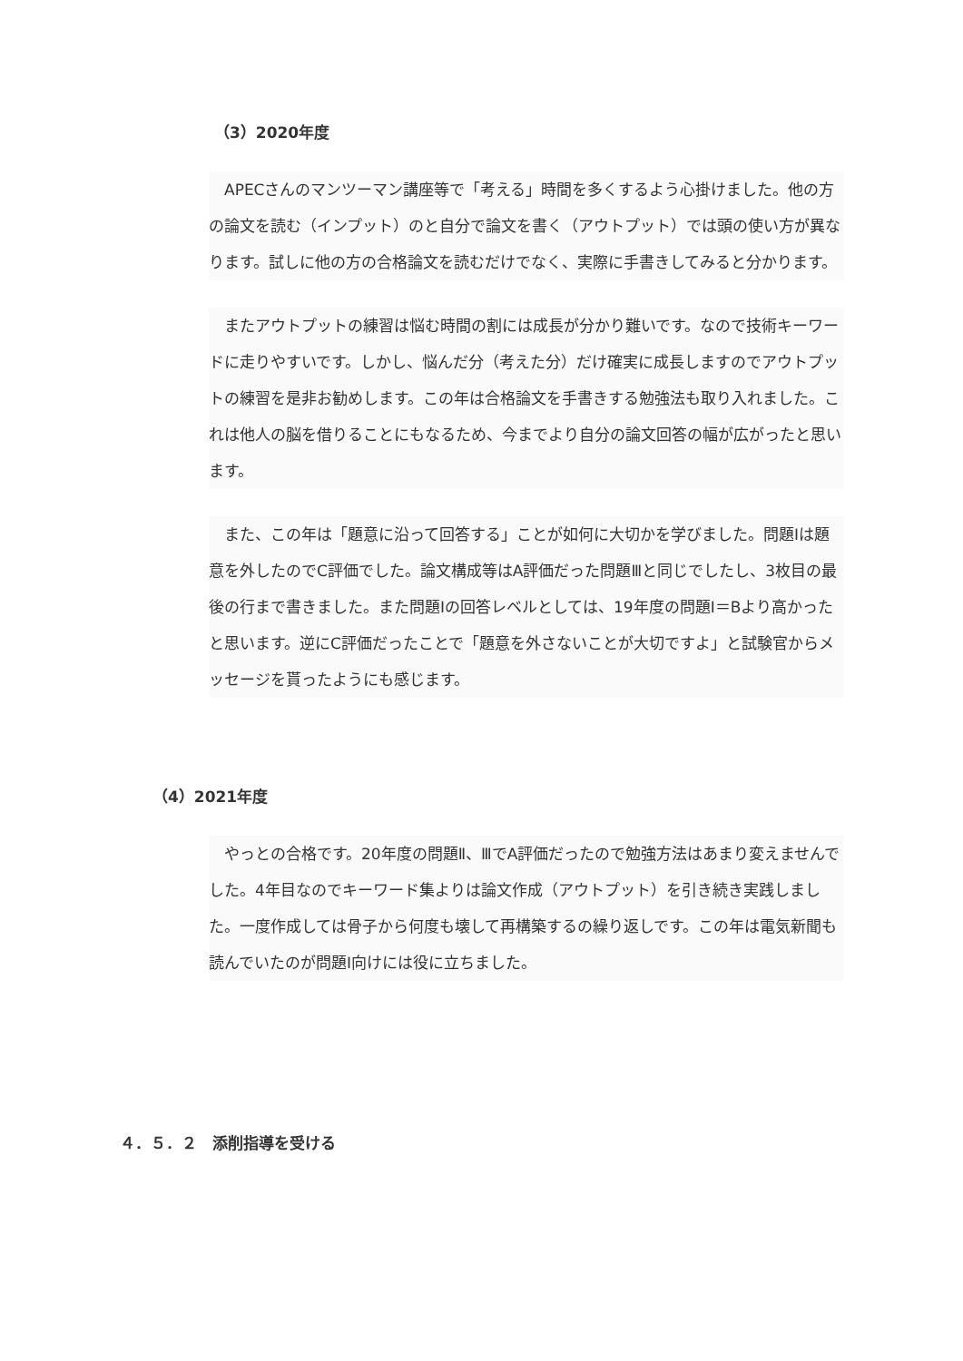（3）2020年度
　APECさんのマンツーマン講座等で「考える」時間を多くするよう心掛けました。他の方の論文を読む（インプット）のと自分で論文を書く（アウトプット）では頭の使い方が異なります。試しに他の方の合格論文を読むだけでなく、実際に手書きしてみると分かります。
　またアウトプットの練習は悩む時間の割には成長が分かり難いです。なので技術キーワードに走りやすいです。しかし、悩んだ分（考えた分）だけ確実に成長しますのでアウトプットの練習を是非お勧めします。この年は合格論文を手書きする勉強法も取り入れました。これは他人の脳を借りることにもなるため、今までより自分の論文回答の幅が広がったと思います。
　また、この年は「題意に沿って回答する」ことが如何に大切かを学びました。問題Ⅰは題意を外したのでC評価でした。論文構成等はA評価だった問題Ⅲと同じでしたし、3枚目の最後の行まで書きました。また問題Ⅰの回答レベルとしては、19年度の問題Ⅰ＝Bより高かったと思います。逆にC評価だったことで「題意を外さないことが大切ですよ」と試験官からメッセージを貰ったようにも感じます。
（4）2021年度
　やっとの合格です。20年度の問題Ⅱ、ⅢでA評価だったので勉強方法はあまり変えませんでした。4年目なのでキーワード集よりは論文作成（アウトプット）を引き続き実践しました。一度作成しては骨子から何度も壊して再構築するの繰り返しです。この年は電気新聞も読んでいたのが問題Ⅰ向けには役に立ちました。
４．５．２　添削指導を受ける